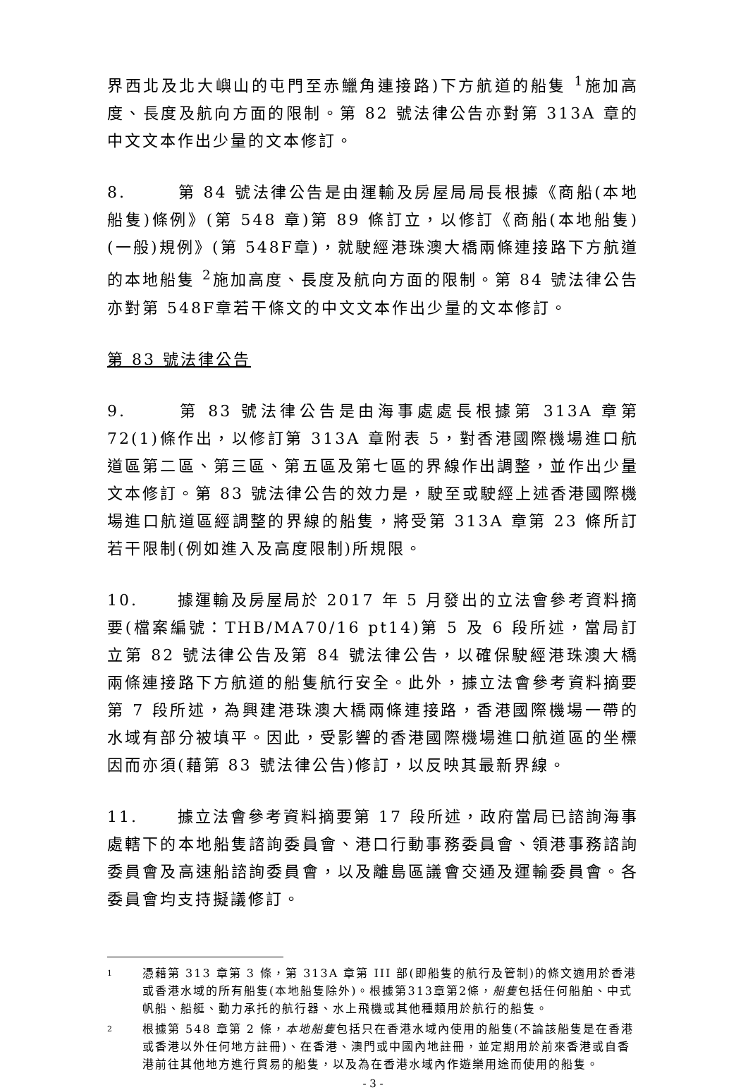界西北及北大嶼山的屯門至赤鱲角連接路)下方航道的船隻 <sup>1</sup>施加高度、長度及航向方面的限制。第 82 號法律公告亦對第 313A 章的中文文本作出少量的文本修訂。
8. 第 84 號法律公告是由運輸及房屋局局長根據《商船(本地船隻)條例》(第 548 章)第 89 條訂立，以修訂《商船(本地船隻)(一般)規例》(第 548F章)，就駛經港珠澳大橋兩條連接路下方航道的本地船隻 <sup>2</sup>施加高度、長度及航向方面的限制。第 84 號法律公告亦對第 548F章若干條文的中文文本作出少量的文本修訂。
第 83 號法律公告
9. 第 83 號法律公告是由海事處處長根據第 313A 章第 72(1)條作出，以修訂第 313A 章附表 5，對香港國際機場進口航道區第二區、第三區、第五區及第七區的界線作出調整，並作出少量文本修訂。第 83 號法律公告的效力是，駛至或駛經上述香港國際機場進口航道區經調整的界線的船隻，將受第 313A 章第 23 條所訂若干限制(例如進入及高度限制)所規限。
10. 據運輸及房屋局於 2017 年 5 月發出的立法會參考資料摘要(檔案編號：THB/MA70/16 pt14)第 5 及 6 段所述，當局訂立第 82 號法律公告及第 84 號法律公告，以確保駛經港珠澳大橋兩條連接路下方航道的船隻航行安全。此外，據立法會參考資料摘要第 7 段所述，為興建港珠澳大橋兩條連接路，香港國際機場一帶的水域有部分被填平。因此，受影響的香港國際機場進口航道區的坐標因而亦須(藉第 83 號法律公告)修訂，以反映其最新界線。
11. 據立法會參考資料摘要第 17 段所述，政府當局已諮詢海事處轄下的本地船隻諮詢委員會、港口行動事務委員會、領港事務諮詢委員會及高速船諮詢委員會，以及離島區議會交通及運輸委員會。各委員會均支持擬議修訂。
1 憑藉第 313 章第 3 條，第 313A 章第 III 部(即船隻的航行及管制)的條文適用於香港或香港水域的所有船隻(本地船隻除外)。根據第313章第2條，船隻包括任何船舶、中式帆船、船艇、動力承托的航行器、水上飛機或其他種類用於航行的船隻。
2 根據第 548 章第 2 條，本地船隻包括只在香港水域內使用的船隻(不論該船隻是在香港或香港以外任何地方註冊)、在香港、澳門或中國內地註冊，並定期用於前來香港或自香港前往其他地方進行貿易的船隻，以及為在香港水域內作遊樂用途而使用的船隻。
- 3 -